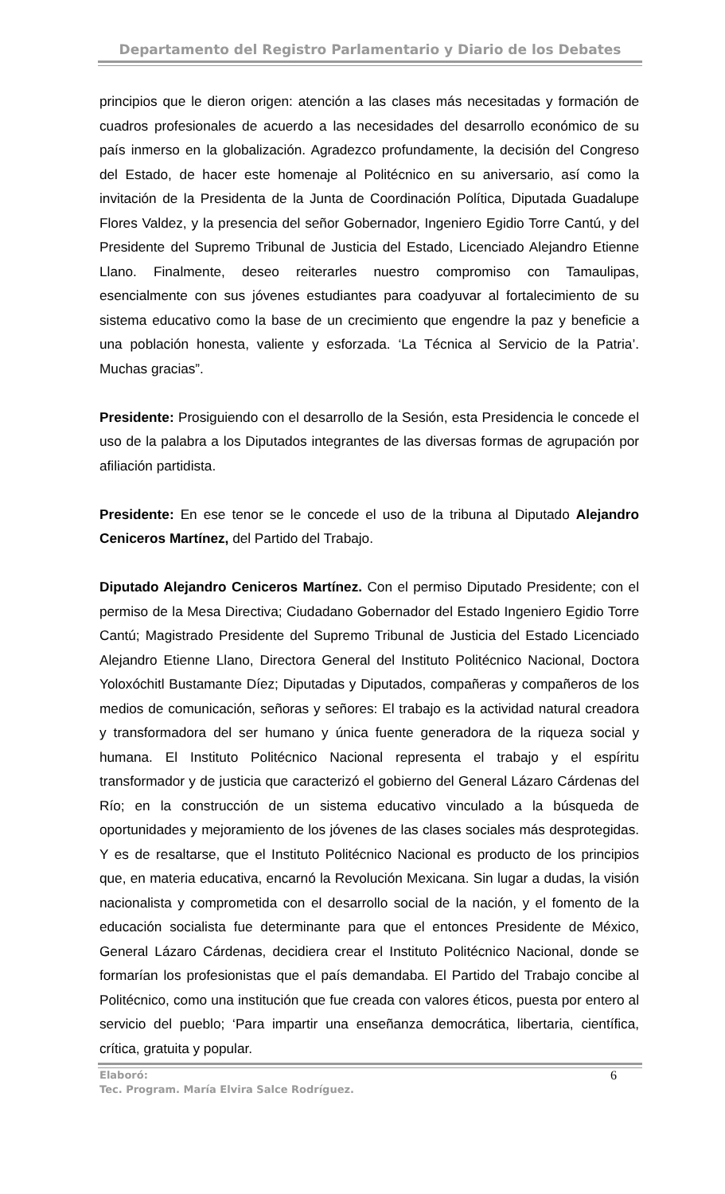Departamento del Registro Parlamentario y Diario de los Debates
principios que le dieron origen: atención a las clases más necesitadas y formación de cuadros profesionales de acuerdo a las necesidades del desarrollo económico de su país inmerso en la globalización. Agradezco profundamente, la decisión del Congreso del Estado, de hacer este homenaje al Politécnico en su aniversario, así como la invitación de la Presidenta de la Junta de Coordinación Política, Diputada Guadalupe Flores Valdez, y la presencia del señor Gobernador, Ingeniero Egidio Torre Cantú, y del Presidente del Supremo Tribunal de Justicia del Estado, Licenciado Alejandro Etienne Llano. Finalmente, deseo reiterarles nuestro compromiso con Tamaulipas, esencialmente con sus jóvenes estudiantes para coadyuvar al fortalecimiento de su sistema educativo como la base de un crecimiento que engendre la paz y beneficie a una población honesta, valiente y esforzada. ‘La Técnica al Servicio de la Patria’. Muchas gracias”.
Presidente: Prosiguiendo con el desarrollo de la Sesión, esta Presidencia le concede el uso de la palabra a los Diputados integrantes de las diversas formas de agrupación por afiliación partidista.
Presidente: En ese tenor se le concede el uso de la tribuna al Diputado Alejandro Ceniceros Martínez, del Partido del Trabajo.
Diputado Alejandro Ceniceros Martínez. Con el permiso Diputado Presidente; con el permiso de la Mesa Directiva; Ciudadano Gobernador del Estado Ingeniero Egidio Torre Cantú; Magistrado Presidente del Supremo Tribunal de Justicia del Estado Licenciado Alejandro Etienne Llano, Directora General del Instituto Politécnico Nacional, Doctora Yoloxóchitl Bustamante Díez; Diputadas y Diputados, compañeras y compañeros de los medios de comunicación, señoras y señores: El trabajo es la actividad natural creadora y transformadora del ser humano y única fuente generadora de la riqueza social y humana. El Instituto Politécnico Nacional representa el trabajo y el espíritu transformador y de justicia que caracterizó el gobierno del General Lázaro Cárdenas del Río; en la construcción de un sistema educativo vinculado a la búsqueda de oportunidades y mejoramiento de los jóvenes de las clases sociales más desprotegidas. Y es de resaltarse, que el Instituto Politécnico Nacional es producto de los principios que, en materia educativa, encarnó la Revolución Mexicana. Sin lugar a dudas, la visión nacionalista y comprometida con el desarrollo social de la nación, y el fomento de la educación socialista fue determinante para que el entonces Presidente de México, General Lázaro Cárdenas, decidiera crear el Instituto Politécnico Nacional, donde se formarían los profesionistas que el país demandaba. El Partido del Trabajo concibe al Politécnico, como una institución que fue creada con valores éticos, puesta por entero al servicio del pueblo; ‘Para impartir una enseñanza democrática, libertaria, científica, crítica, gratuita y popular.
Elaboró:
Tec. Program. María Elvira Salce Rodríguez.
6